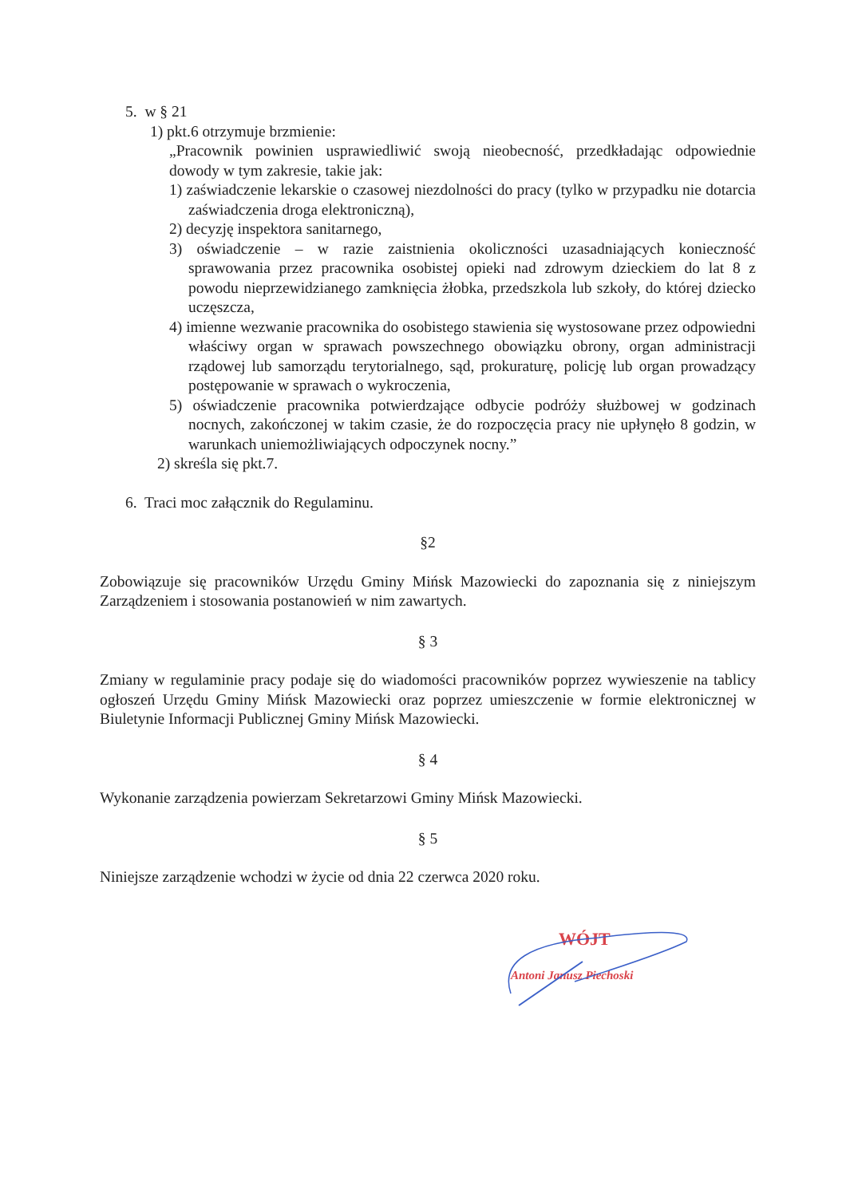5. w § 21
1) pkt.6 otrzymuje brzmienie:
„Pracownik powinien usprawiedliwić swoją nieobecność, przedkładając odpowiednie dowody w tym zakresie, takie jak:
1) zaświadczenie lekarskie o czasowej niezdolności do pracy (tylko w przypadku nie dotarcia zaświadczenia droga elektroniczną),
2) decyzję inspektora sanitarnego,
3) oświadczenie – w razie zaistnienia okoliczności uzasadniających konieczność sprawowania przez pracownika osobistej opieki nad zdrowym dzieckiem do lat 8 z powodu nieprzewidzianego zamknięcia żłobka, przedszkola lub szkoły, do której dziecko uczęszcza,
4) imienne wezwanie pracownika do osobistego stawienia się wystosowane przez odpowiedni właściwy organ w sprawach powszechnego obowiązku obrony, organ administracji rządowej lub samorządu terytorialnego, sąd, prokuraturę, policję lub organ prowadzący postępowanie w sprawach o wykroczenia,
5) oświadczenie pracownika potwierdzające odbycie podróży służbowej w godzinach nocnych, zakończonej w takim czasie, że do rozpoczęcia pracy nie upłynęło 8 godzin, w warunkach uniemożliwiających odpoczynek nocny.”
2) skreśla się pkt.7.
6. Traci moc załącznik do Regulaminu.
§2
Zobowiązuje się pracowników Urzędu Gminy Mińsk Mazowiecki do zapoznania się z niniejszym Zarządzeniem i stosowania postanowień w nim zawartych.
§ 3
Zmiany w regulaminie pracy podaje się do wiadomości pracowników poprzez wywieszenie na tablicy ogłoszeń Urzędu Gminy Mińsk Mazowiecki oraz poprzez umieszczenie w formie elektronicznej w Biuletynie Informacji Publicznej Gminy Mińsk Mazowiecki.
§ 4
Wykonanie zarządzenia powierzam Sekretarzowi Gminy Mińsk Mazowiecki.
§ 5
Niniejsze zarządzenie wchodzi w życie od dnia 22 czerwca 2020 roku.
WÓJT
Antoni Janusz Piechoski